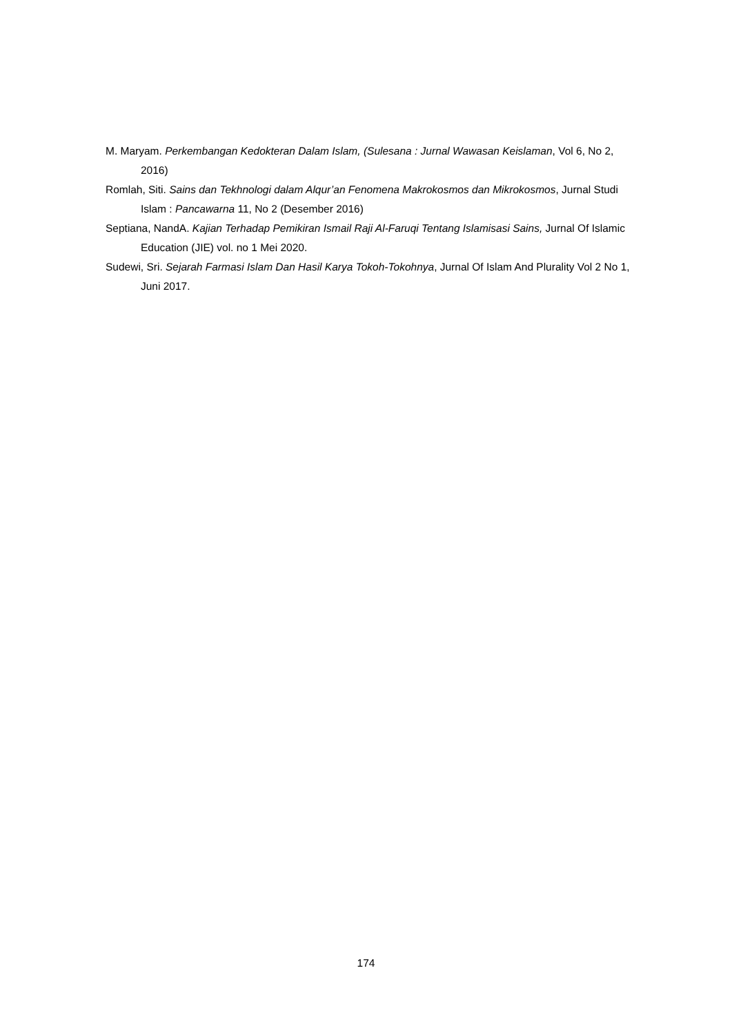M. Maryam. Perkembangan Kedokteran Dalam Islam, (Sulesana : Jurnal Wawasan Keislaman, Vol 6, No 2, 2016)
Romlah, Siti. Sains dan Tekhnologi dalam Alqur’an Fenomena Makrokosmos dan Mikrokosmos, Jurnal Studi Islam : Pancawarna 11, No 2 (Desember 2016)
Septiana, NandA. Kajian Terhadap Pemikiran Ismail Raji Al-Faruqi Tentang Islamisasi Sains, Jurnal Of Islamic Education (JIE) vol. no 1 Mei 2020.
Sudewi, Sri. Sejarah Farmasi Islam Dan Hasil Karya Tokoh-Tokohnya, Jurnal Of Islam And Plurality Vol 2 No 1, Juni 2017.
174